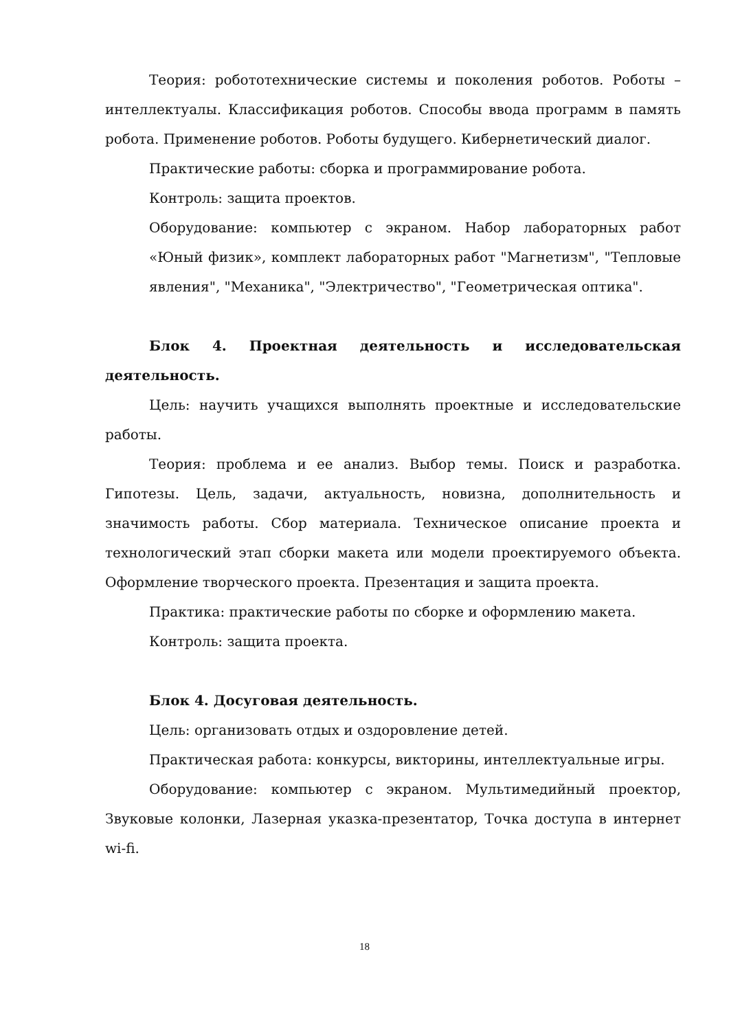Теория: робототехнические системы и поколения роботов. Роботы – интеллектуалы. Классификация роботов. Способы ввода программ в память робота. Применение роботов. Роботы будущего. Кибернетический диалог.
Практические работы: сборка и программирование робота.
Контроль: защита проектов.
Оборудование: компьютер с экраном. Набор лабораторных работ «Юный физик», комплект лабораторных работ "Магнетизм", "Тепловые явления", "Механика", "Электричество", "Геометрическая оптика".
Блок 4. Проектная деятельность и исследовательская деятельность.
Цель: научить учащихся выполнять проектные и исследовательские работы.
Теория: проблема и ее анализ. Выбор темы. Поиск и разработка. Гипотезы. Цель, задачи, актуальность, новизна, дополнительность и значимость работы. Сбор материала. Техническое описание проекта и технологический этап сборки макета или модели проектируемого объекта. Оформление творческого проекта. Презентация и защита проекта.
Практика: практические работы по сборке и оформлению макета.
Контроль: защита проекта.
Блок 4. Досуговая деятельность.
Цель: организовать отдых и оздоровление детей.
Практическая работа: конкурсы, викторины, интеллектуальные игры.
Оборудование: компьютер с экраном. Мультимедийный проектор, Звуковые колонки, Лазерная указка-презентатор, Точка доступа в интернет wi-fi.
18